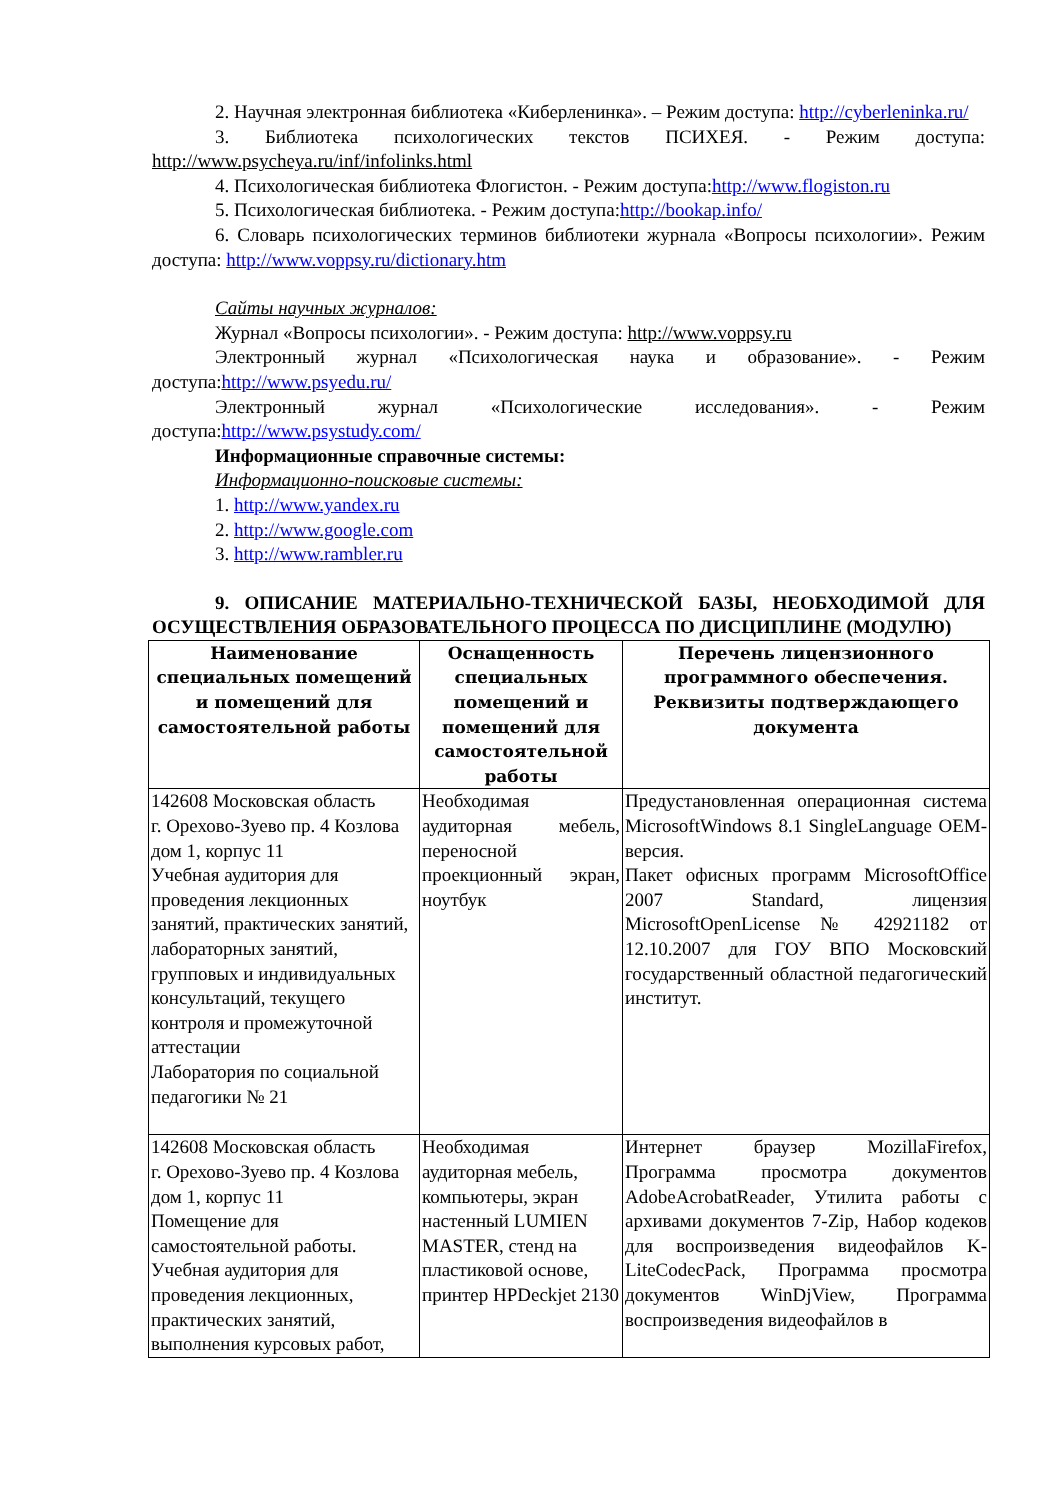2. Научная электронная библиотека «Киберленинка». – Режим доступа: http://cyberleninka.ru/
3. Библиотека психологических текстов ПСИХЕЯ. - Режим доступа: http://www.psycheya.ru/inf/infolinks.html
4. Психологическая библиотека Флогистон. - Режим доступа:http://www.flogiston.ru
5. Психологическая библиотека. - Режим доступа:http://bookap.info/
6. Словарь психологических терминов библиотеки журнала «Вопросы психологии». Режим доступа: http://www.voppsy.ru/dictionary.htm
Сайты научных журналов:
Журнал «Вопросы психологии». - Режим доступа: http://www.voppsy.ru
Электронный журнал «Психологическая наука и образование». - Режим доступа:http://www.psyedu.ru/
Электронный журнал «Психологические исследования». - Режим доступа:http://www.psystudy.com/
Информационные справочные системы:
Информационно-поисковые системы:
1. http://www.yandex.ru
2. http://www.google.com
3. http://www.rambler.ru
9. ОПИСАНИЕ МАТЕРИАЛЬНО-ТЕХНИЧЕСКОЙ БАЗЫ, НЕОБХОДИМОЙ ДЛЯ ОСУЩЕСТВЛЕНИЯ ОБРАЗОВАТЕЛЬНОГО ПРОЦЕССА ПО ДИСЦИПЛИНЕ (МОДУЛЮ)
| Наименование специальных помещений и помещений для самостоятельной работы | Оснащенность специальных помещений и помещений для самостоятельной работы | Перечень лицензионного программного обеспечения. Реквизиты подтверждающего документа |
| --- | --- | --- |
| 142608 Московская область г. Орехово-Зуево пр. 4 Козлова дом 1, корпус 11 Учебная аудитория для проведения лекционных занятий, практических занятий, лабораторных занятий, групповых и индивидуальных консультаций, текущего контроля и промежуточной аттестации Лаборатория по социальной педагогики № 21 | Необходимая аудиторная мебель, переносной проекционный экран, ноутбук | Предустановленная операционная система MicrosoftWindows 8.1 SingleLanguage OEM-версия. Пакет офисных программ MicrosoftOffice 2007 Standard, лицензия MicrosoftOpenLicense № 42921182 от 12.10.2007 для ГОУ ВПО Московский государственный областной педагогический институт. |
| 142608 Московская область г. Орехово-Зуево пр. 4 Козлова дом 1, корпус 11 Помещение для самостоятельной работы. Учебная аудитория для проведения лекционных, практических занятий, выполнения курсовых работ, | Необходимая аудиторная мебель, компьютеры, экран настенный LUMIEN MASTER, стенд на пластиковой основе, принтер HPDeckjet 2130 | Интернет браузер MozillaFirefox, Программа просмотра документов AdobeAcrobatReader, Утилита работы с архивами документов 7-Zip, Набор кодеков для воспроизведения видеофайлов K-LiteCodecPack, Программа просмотра документов WinDjView, Программа воспроизведения видеофайлов в |